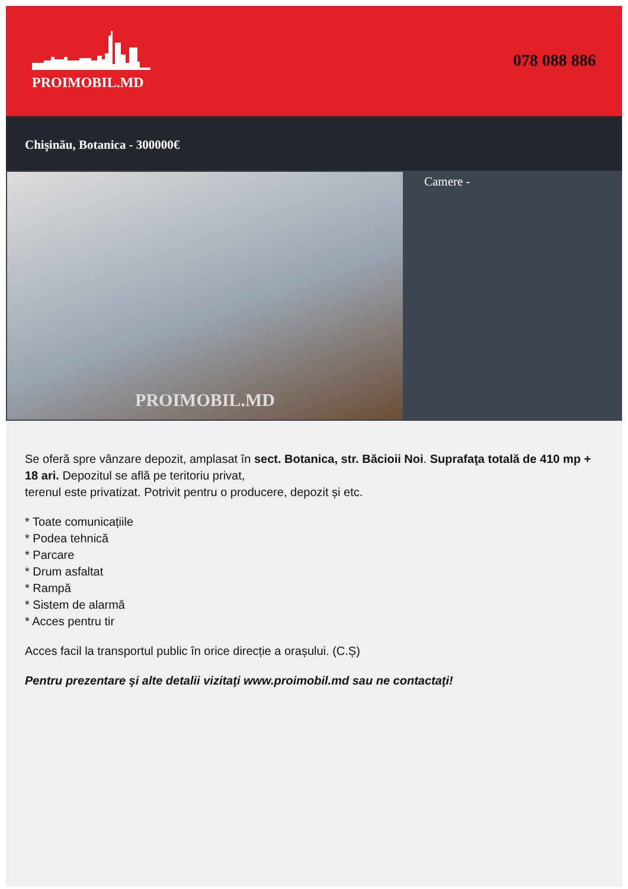PROIMOBIL.MD
078 088 886
Chişinău, Botanica - 300000€
PROIMOBIL.MD
Camere -
Se oferă spre vânzare depozit, amplasat în sect. Botanica, str. Băcioii Noi. Suprafaţa totală de 410 mp + 18 ari. Depozitul se află pe teritoriu privat,
terenul este privatizat. Potrivit pentru o producere, depozit și etc.
* Toate comunicațiile
* Podea tehnică
* Parcare
* Drum asfaltat
* Rampă
* Sistem de alarmă
* Acces pentru tir
Acces facil la transportul public în orice direcție a orașului. (C.Ș)
Pentru prezentare şi alte detalii vizitaţi www.proimobil.md sau ne contactaţi!